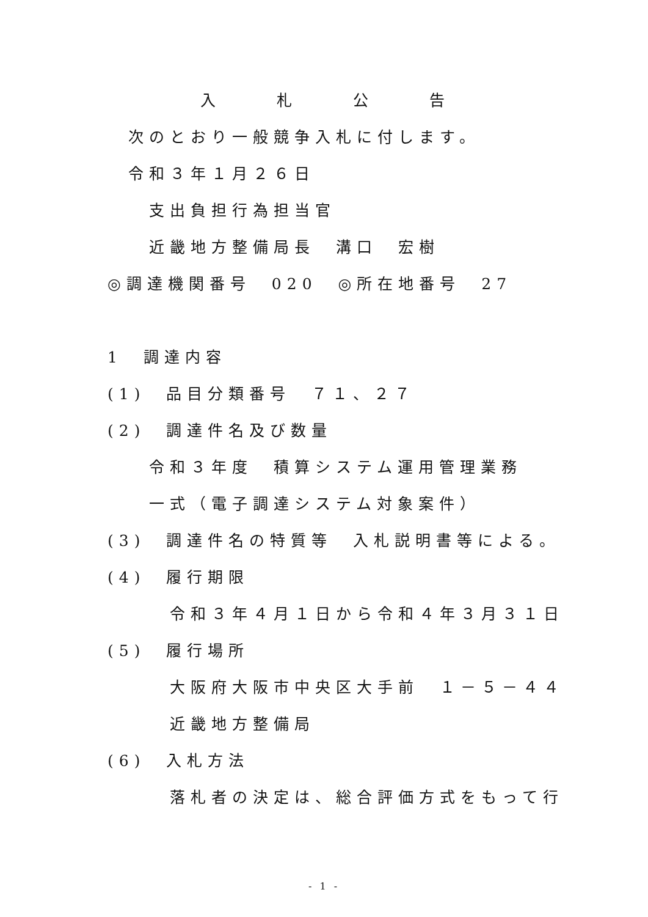入　　　　札　　　　公　　　　告
次のとおり一般競争入札に付します。
令和３年１月２６日
支出負担行為担当官
近畿地方整備局長　溝口　宏樹
◎調達機関番号　020　◎所在地番号　27
1　調達内容
(1)　品目分類番号　７１、２７
(2)　調達件名及び数量
令和３年度　積算システム運用管理業務
一式（電子調達システム対象案件）
(3)　調達件名の特質等　入札説明書等による。
(4)　履行期限
令和３年４月１日から令和４年３月３１日
(5)　履行場所
大阪府大阪市中央区大手前　１－５－４４
近畿地方整備局
(6)　入札方法
落札者の決定は、総合評価方式をもって行
- 1 -